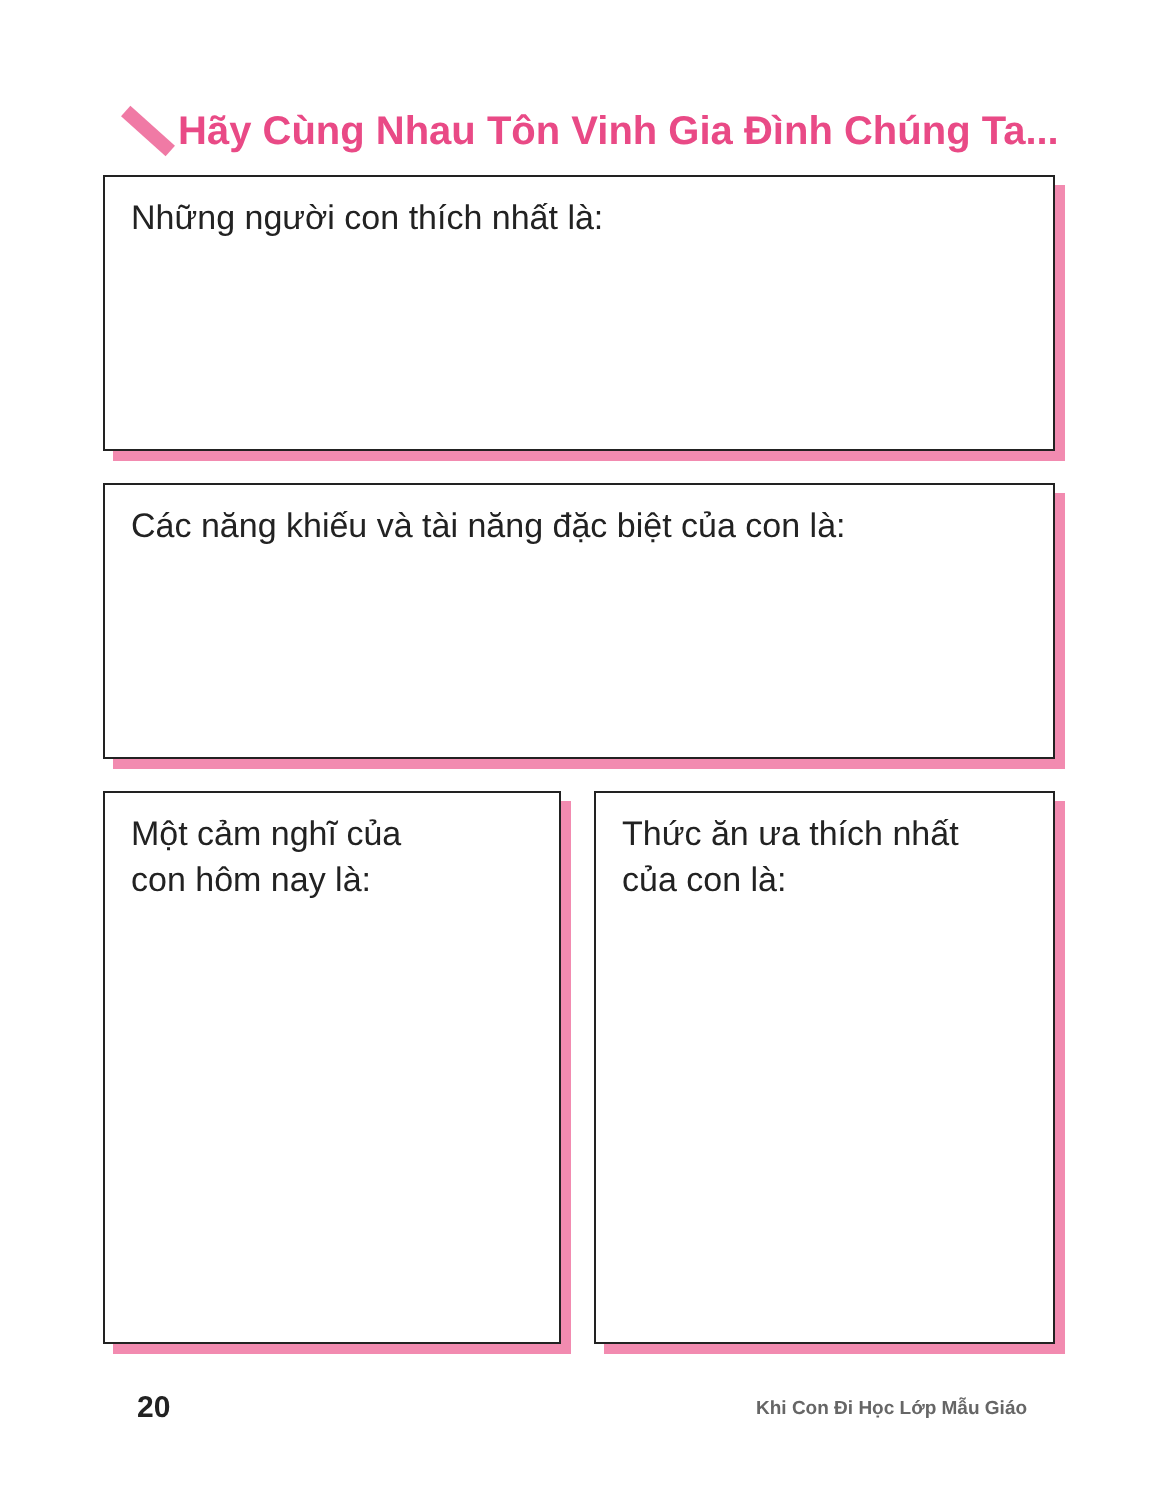Hãy Cùng Nhau Tôn Vinh Gia Đình Chúng Ta...
Những người con thích nhất là:
Các năng khiếu và tài năng đặc biệt của con là:
Một cảm nghĩ của
con hôm nay là:
Thức ăn ưa thích nhất
của con là:
20 Khi Con Đi Học Lớp Mẫu Giáo